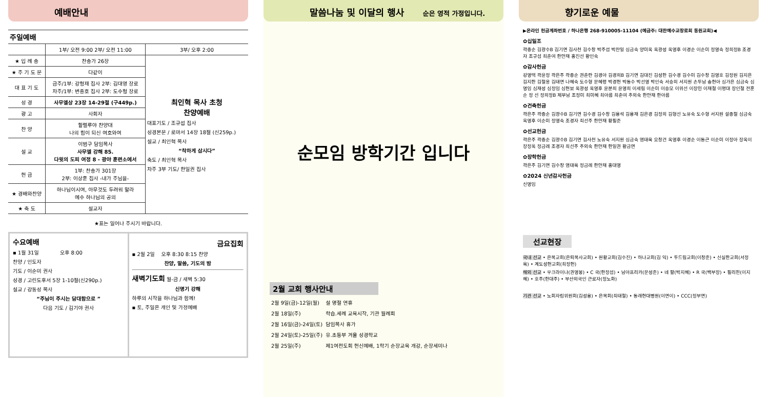예배안내
| 주일예배 | | |
| --- | --- | --- |
| | 1부/ 오전 9:00 2부/ 오전 11:00 | 3부/ 오후 2:00 |
| ★ 입 례 송 | 찬송가 26장 | 최인혁 목사 초청 찬양예배 대표기도 / 조규섭 집사 성경본문 / 로마서 14장 18절 (신259p.) 설교 / 최인혁 목사 “착하게 삽시다” 축도 / 최인혁 목사 차주 3부 기도/ 한일권 집사 |
| ★ 주 기 도 문 | 다같이 | |
| 대 표 기 도 | 금주/1부: 강형재 집사 2부: 김대영 장로 차주/1부: 변종호 집사 2부: 도수형 장로 | |
| 성 경 | 사무엘상 23장 14-29절 (구449p.) | |
| 광 고 | 사회자 | |
| 찬 양 | 할렐루야 찬양대 나의 힘이 되신 여호와여 | |
| 설 교 | 이범구 담임목사 사무엘 강해 85. 다윗의 도피 여정 8 - 광야 훈련소에서 | |
| 헌 금 | 1부: 찬송가 301장 2부: 이상훈 집사 -내가 주님을- | |
| ★ 경배와찬양 | 하나님이시여, 아무것도 두려워 말라 예수 하나님의 공의 | |
| ★ 축 도 | 설교자 | |
★표는 일어나 주시기 바랍니다.
수요예배
▪ 1월 31일 오후 8:00
찬양 / 인도자
기도 / 이순미 권사
성경 / 고린도후서 5장 1-10절(신290p.)
설교 / 강동성 목사
“주님이 주시는 담대함으로 ”
다음 기도 / 김기야 권사
금요집회
▪ 2월 2일 오후 8:30 8:15 찬양
찬양, 말씀, 기도의 밤
새벽기도회 월-금 / 새벽 5:30
신명기 강해
하루의 시작을 하나님과 함께!
▪ 토, 주일은 개인 및 가정예배
말씀나눔 및 이달의 행사 순은 영적 가정입니다.
순모임 방학기간 입니다
2월 교회 행사안내
| 2월 9일(금)-12일(월) | 설 명절 연휴 |
| 2월 18일(주) | 학습.세례 교육시작, 기관 월례회 |
| 2월 16일(금)-24일(토) | 담임목사 휴가 |
| 2월 24일(토)-25일(주) | 유.초등부 겨울 성경학교 |
| 2월 25일(주) | 제1여전도회 헌신예배, 1학기 순장교육 개강, 순장세미나 |
향기로운 예물
▶온라인 헌금계좌번호 / 하나은행 268-910005-11104 (예금주: 대한예수교장로회 동원교회)◀
✿십일조
곽종순 김광수B 김기연 김사천 김수창 박주섭 박찬일 심금숙 양미옥 옥광성 옥영후 이경순 이순미 정영숙 정희정B 조경자 조규섭 최춘여 한만재 홍진선 황인숙
✿감사헌금
강영택 곽윤정 곽은주 곽종순 권춘란 김경아 김경희B 김기연 김대진 김성한 김수경 김수미 김수창 김영호 김정원 김지은 김지한 김철웅 김태연 나혜숙 도수형 문혜령 박경현 박동수 박선영 박인숙 서승희 서지원 손두남 송현아 심가은 심금숙 심명임 심재성 심정임 심현보 옥광성 옥영후 윤분희 윤영희 이세림 이순미 이승모 이위선 이장민 이재철 이평대 장인철 전훈순 정 선 정희정B 제무남 조정미 최미혜 최아름 최춘여 추외숙 한만재 한아름
✿건축헌금
곽은주 곽종순 김광수B 김기연 김수경 김수창 김용석 김용재 김은경 김정희 김형선 노유숙 도수형 서지원 설종철 심금숙 옥영후 이순미 정영숙 조경자 최선주 한만재 황필준
✿선교헌금
곽은주 곽종순 김광수B 김기연 김사천 노유숙 서지원 심금숙 염태욱 오창건 옥영후 이경순 이동근 이순미 이정아 장옥이 장정옥 정금례 조경자 최선주 추외숙 한만재 한일권 황금연
✿장학헌금
곽은주 김기연 김수창 염태욱 정금례 한만재 홍대영
✿2024 신년감사헌금
신명임
선교현장
국내 선교 • 은목교회(은퇴목사교회) • 원황교회(김수진) • 하나교회(김 익) • 두드림교회(이창준) • 신실한교회(서정욱) • 계도성현교회(최정헌)
해외 선교 • 우크라이나(권영봉) • C 국(한정섭) • 남아프리카(문성준) • 네 팔(박지혜) • R 국(백부장) • 필리핀(이지혜) • 호주(한대주) • 부산외국인 근로자(정노화)
기관 선교 • 노회자립위원회(김성용) • 은목회(최태철) • 동래현대병원(이연이) • CCC(정부연)